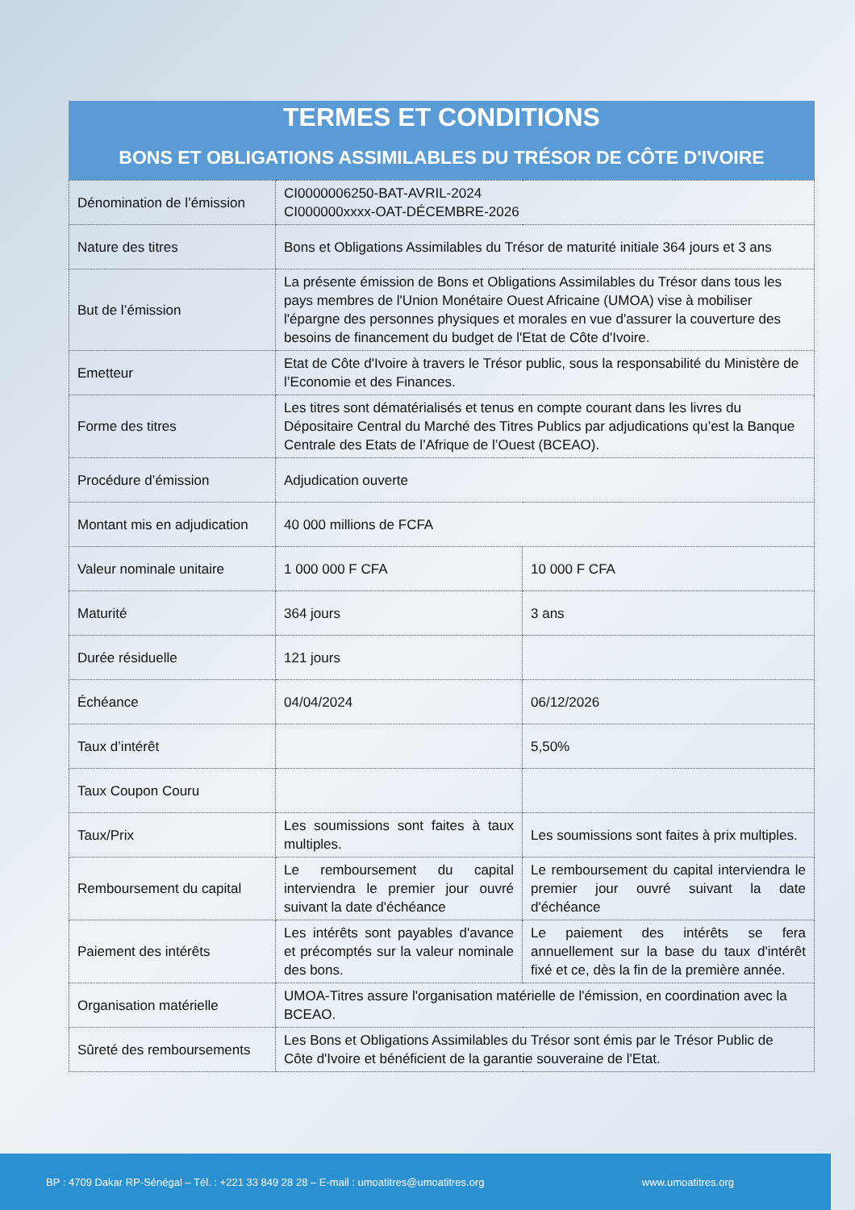TERMES ET CONDITIONS
BONS ET OBLIGATIONS ASSIMILABLES DU TRÉSOR DE CÔTE D'IVOIRE
| Dénomination de l’émission | CI0000006250-BAT-AVRIL-2024 CI000000xxxx-OAT-DÉCEMBRE-2026 | |
| Nature des titres | Bons et Obligations Assimilables du Trésor de maturité initiale 364 jours et 3 ans | |
| But de l’émission | La présente émission de Bons et Obligations Assimilables du Trésor dans tous les pays membres de l'Union Monétaire Ouest Africaine (UMOA) vise à mobiliser l'épargne des personnes physiques et morales en vue d'assurer la couverture des besoins de financement du budget de l'Etat de Côte d'Ivoire. | |
| Emetteur | Etat de Côte d'Ivoire à travers le Trésor public, sous la responsabilité du Ministère de l’Economie et des Finances. | |
| Forme des titres | Les titres sont dématérialisés et tenus en compte courant dans les livres du Dépositaire Central du Marché des Titres Publics par adjudications qu’est la Banque Centrale des Etats de l’Afrique de l’Ouest (BCEAO). | |
| Procédure d’émission | Adjudication ouverte | |
| Montant mis en adjudication | 40 000 millions de FCFA | |
| Valeur nominale unitaire | 1 000 000 F CFA | 10 000 F CFA |
| Maturité | 364 jours | 3 ans |
| Durée résiduelle | 121 jours | |
| Échéance | 04/04/2024 | 06/12/2026 |
| Taux d’intérêt | | 5,50% |
| Taux Coupon Couru | | |
| Taux/Prix | Les soumissions sont faites à taux multiples. | Les soumissions sont faites à prix multiples. |
| Remboursement du capital | Le remboursement du capital interviendra le premier jour ouvré suivant la date d'échéance | Le remboursement du capital interviendra le premier jour ouvré suivant la date d'échéance |
| Paiement des intérêts | Les intérêts sont payables d'avance et précomptés sur la valeur nominale des bons. | Le paiement des intérêts se fera annuellement sur la base du taux d'intérêt fixé et ce, dès la fin de la première année. |
| Organisation matérielle | UMOA-Titres assure l'organisation matérielle de l'émission, en coordination avec la BCEAO. | |
| Sûreté des remboursements | Les Bons et Obligations Assimilables du Trésor sont émis par le Trésor Public de Côte d'Ivoire et bénéficient de la garantie souveraine de l'Etat. | |
BP : 4709 Dakar RP-Sénégal – Tél. : +221 33 849 28 28 – E-mail : umoatitres@umoatitres.org www.umoatitres.org